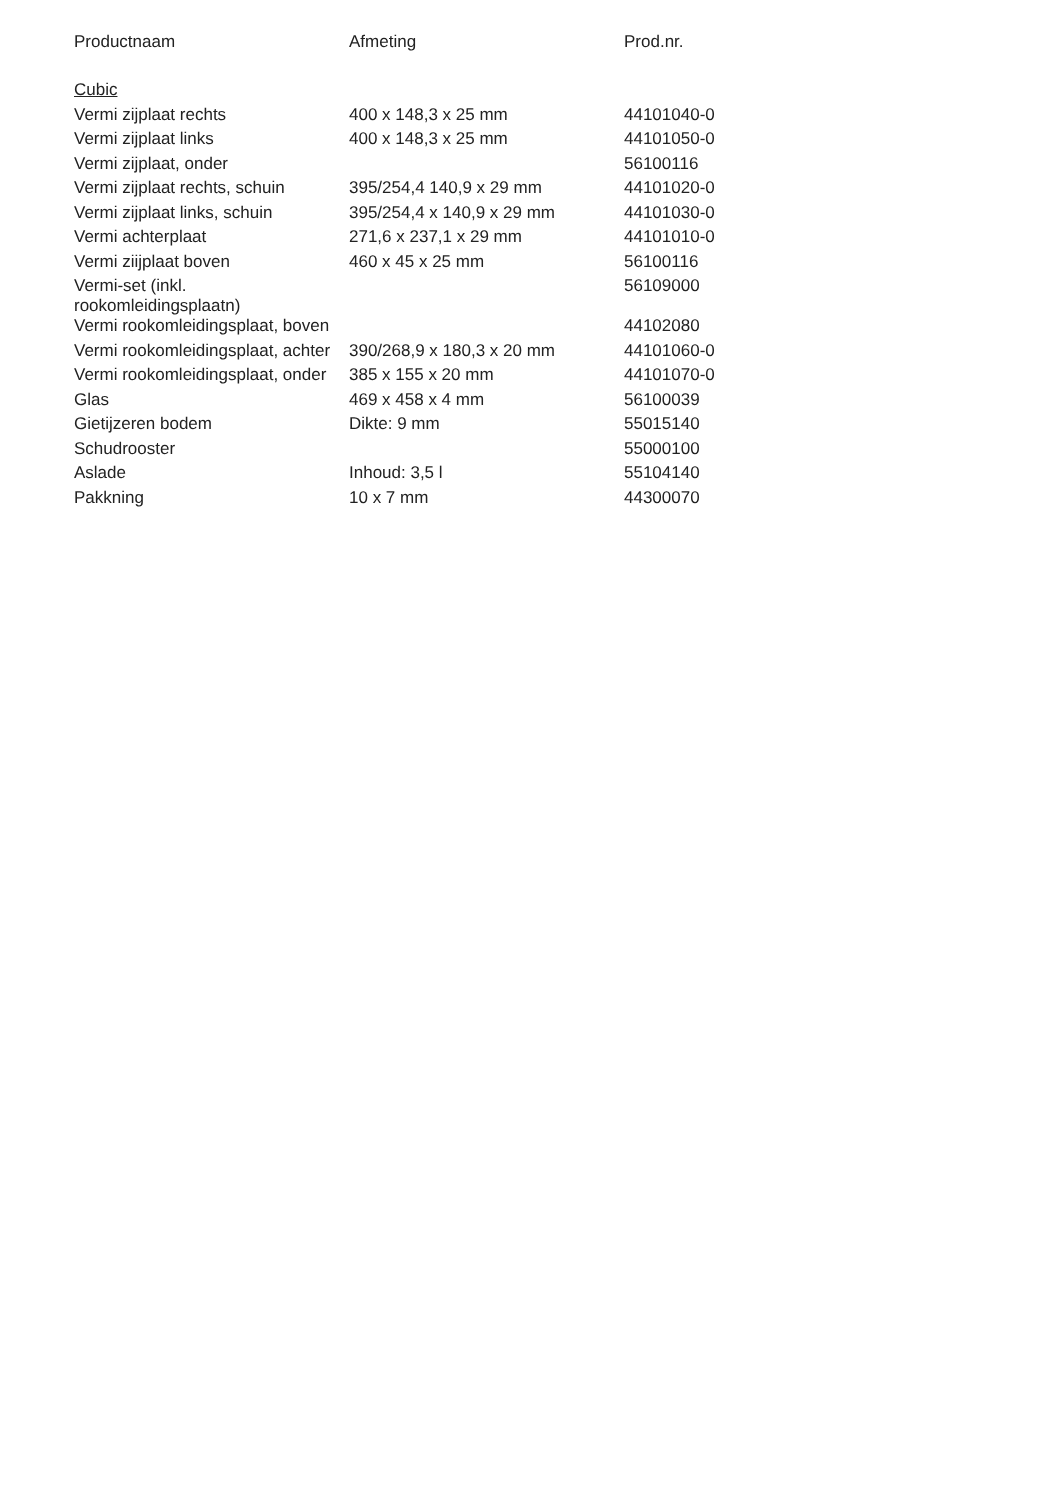| Productnaam | Afmeting | Prod.nr. |
| --- | --- | --- |
| Cubic | | |
| Vermi zijplaat rechts | 400 x 148,3 x 25 mm | 44101040-0 |
| Vermi zijplaat links | 400 x 148,3 x 25 mm | 44101050-0 |
| Vermi zijplaat, onder | | 56100116 |
| Vermi zijplaat rechts, schuin | 395/254,4 140,9 x 29 mm | 44101020-0 |
| Vermi zijplaat links, schuin | 395/254,4 x 140,9 x 29 mm | 44101030-0 |
| Vermi achterplaat | 271,6 x 237,1 x 29 mm | 44101010-0 |
| Vermi ziijplaat boven | 460 x 45 x 25 mm | 56100116 |
| Vermi-set (inkl. rookomleidingsplaatn) | | 56109000 |
| Vermi rookomleidingsplaat, boven | | 44102080 |
| Vermi rookomleidingsplaat, achter | 390/268,9 x 180,3 x 20 mm | 44101060-0 |
| Vermi rookomleidingsplaat, onder | 385 x 155 x 20 mm | 44101070-0 |
| Glas | 469 x 458 x 4 mm | 56100039 |
| Gietijzeren bodem | Dikte: 9 mm | 55015140 |
| Schudrooster | | 55000100 |
| Aslade | Inhoud: 3,5 l | 55104140 |
| Pakkning | 10 x 7 mm | 44300070 |